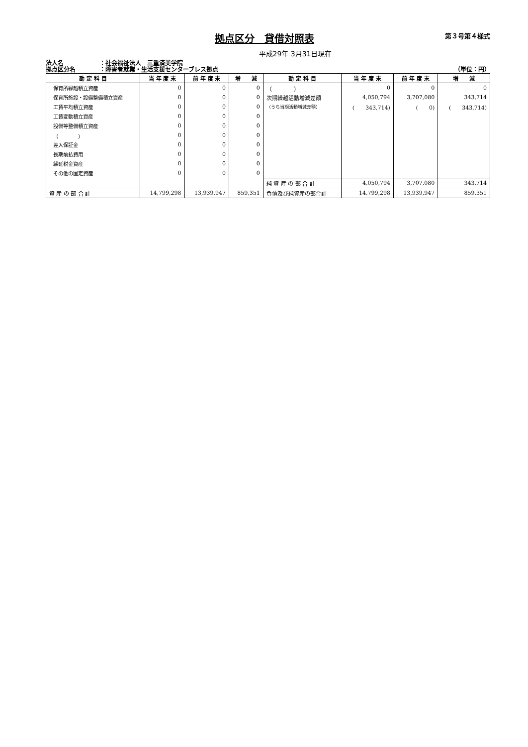拠点区分　貸借対照表
第３号第４様式
平成29年 3月31日現在
法人名 ：社会福祉法人　三重済美学院
拠点区分名 ：障害者就業・生活支援センターブレス拠点
（単位：円）
| 勘 定 科 目 | 当 年 度 末 | 前 年 度 末 | 増 減 | 勘 定 科 目 | 当 年 度 末 | 前 年 度 末 | 増 減 |
| --- | --- | --- | --- | --- | --- | --- | --- |
| 保育所繰越積立資産 | 0 | 0 | 0 | （ ） | 0 | 0 | 0 |
| 保育所施設・設備整備積立資産 | 0 | 0 | 0 | 次期繰越活動増減差額 | 4,050,794 | 3,707,080 | 343,714 |
| 工賃平均積立資産 | 0 | 0 | 0 | （うち当期活動増減差額） | ( 343,714) | ( 0) | ( 343,714) |
| 工賃変動積立資産 | 0 | 0 | 0 | | | | |
| 設備等整備積立資産 | 0 | 0 | 0 | | | | |
| （ ） | 0 | 0 | 0 | | | | |
| 差入保証金 | 0 | 0 | 0 | | | | |
| 長期前払費用 | 0 | 0 | 0 | | | | |
| 繰延税金資産 | 0 | 0 | 0 | | | | |
| その他の固定資産 | 0 | 0 | 0 | | | | |
| | | | | 純 資 産 の 部 合 計 | 4,050,794 | 3,707,080 | 343,714 |
| 資 産 の 部 合 計 | 14,799,298 | 13,939,947 | 859,351 | 負債及び純資産の部合計 | 14,799,298 | 13,939,947 | 859,351 |